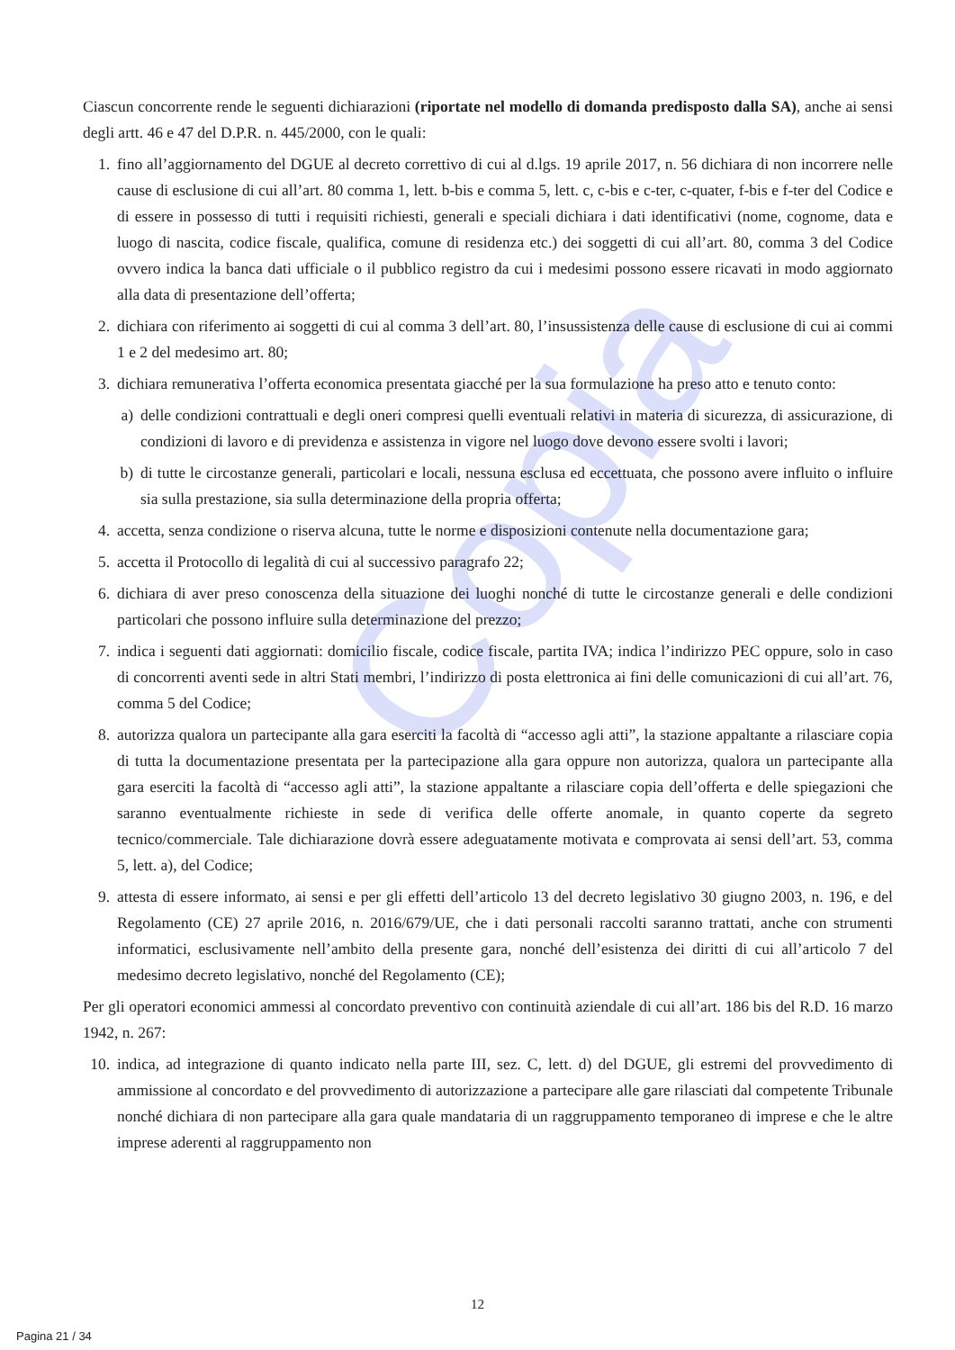Copia
Ciascun concorrente rende le seguenti dichiarazioni (riportate nel modello di domanda predisposto dalla SA), anche ai sensi degli artt. 46 e 47 del D.P.R. n. 445/2000, con le quali:
1. fino all’aggiornamento del DGUE al decreto correttivo di cui al d.lgs. 19 aprile 2017, n. 56 dichiara di non incorrere nelle cause di esclusione di cui all’art. 80 comma 1, lett. b-bis e comma 5, lett. c, c-bis e c-ter, c-quater, f-bis e f-ter del Codice e di essere in possesso di tutti i requisiti richiesti, generali e speciali dichiara i dati identificativi (nome, cognome, data e luogo di nascita, codice fiscale, qualifica, comune di residenza etc.) dei soggetti di cui all’art. 80, comma 3 del Codice ovvero indica la banca dati ufficiale o il pubblico registro da cui i medesimi possono essere ricavati in modo aggiornato alla data di presentazione dell’offerta;
2. dichiara con riferimento ai soggetti di cui al comma 3 dell’art. 80, l’insussistenza delle cause di esclusione di cui ai commi 1 e 2 del medesimo art. 80;
3. dichiara remunerativa l’offerta economica presentata giacché per la sua formulazione ha preso atto e tenuto conto:
a) delle condizioni contrattuali e degli oneri compresi quelli eventuali relativi in materia di sicurezza, di assicurazione, di condizioni di lavoro e di previdenza e assistenza in vigore nel luogo dove devono essere svolti i lavori;
b) di tutte le circostanze generali, particolari e locali, nessuna esclusa ed eccettuata, che possono avere influito o influire sia sulla prestazione, sia sulla determinazione della propria offerta;
4. accetta, senza condizione o riserva alcuna, tutte le norme e disposizioni contenute nella documentazione gara;
5. accetta il Protocollo di legalità di cui al successivo paragrafo 22;
6. dichiara di aver preso conoscenza della situazione dei luoghi nonché di tutte le circostanze generali e delle condizioni particolari che possono influire sulla determinazione del prezzo;
7. indica i seguenti dati aggiornati: domicilio fiscale, codice fiscale, partita IVA; indica l’indirizzo PEC oppure, solo in caso di concorrenti aventi sede in altri Stati membri, l’indirizzo di posta elettronica ai fini delle comunicazioni di cui all’art. 76, comma 5 del Codice;
8. autorizza qualora un partecipante alla gara eserciti la facoltà di “accesso agli atti”, la stazione appaltante a rilasciare copia di tutta la documentazione presentata per la partecipazione alla gara oppure non autorizza, qualora un partecipante alla gara eserciti la facoltà di “accesso agli atti”, la stazione appaltante a rilasciare copia dell’offerta e delle spiegazioni che saranno eventualmente richieste in sede di verifica delle offerte anomale, in quanto coperte da segreto tecnico/commerciale. Tale dichiarazione dovrà essere adeguatamente motivata e comprovata ai sensi dell’art. 53, comma 5, lett. a), del Codice;
9. attesta di essere informato, ai sensi e per gli effetti dell’articolo 13 del decreto legislativo 30 giugno 2003, n. 196, e del Regolamento (CE) 27 aprile 2016, n. 2016/679/UE, che i dati personali raccolti saranno trattati, anche con strumenti informatici, esclusivamente nell’ambito della presente gara, nonché dell’esistenza dei diritti di cui all’articolo 7 del medesimo decreto legislativo, nonché del Regolamento (CE);
Per gli operatori economici ammessi al concordato preventivo con continuità aziendale di cui all’art. 186 bis del R.D. 16 marzo 1942, n. 267:
10. indica, ad integrazione di quanto indicato nella parte III, sez. C, lett. d) del DGUE, gli estremi del provvedimento di ammissione al concordato e del provvedimento di autorizzazione a partecipare alle gare rilasciati dal competente Tribunale nonché dichiara di non partecipare alla gara quale mandataria di un raggruppamento temporaneo di imprese e che le altre imprese aderenti al raggruppamento non
12
Pagina 21 / 34